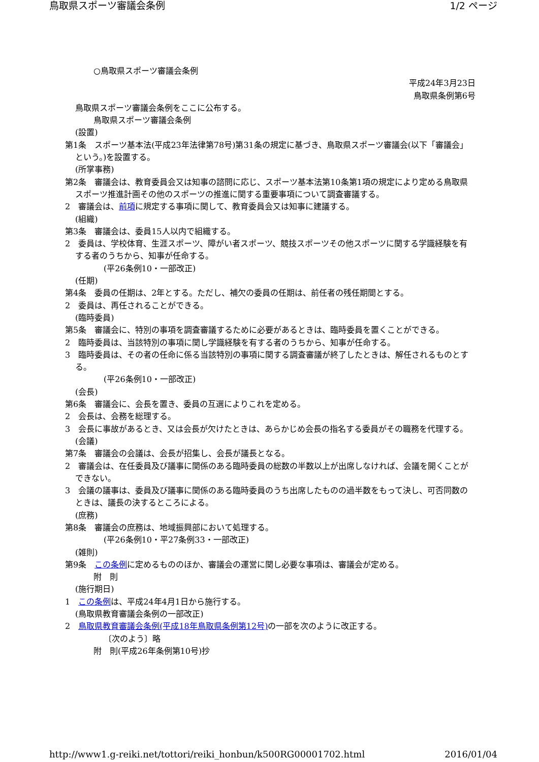鳥取県スポーツ審議会条例 1/2 ページ
○鳥取県スポーツ審議会条例
平成24年3月23日
鳥取県条例第6号
鳥取県スポーツ審議会条例をここに公布する。
鳥取県スポーツ審議会条例
(設置)
第1条　スポーツ基本法(平成23年法律第78号)第31条の規定に基づき、鳥取県スポーツ審議会(以下「審議会」という。)を設置する。
(所掌事務)
第2条　審議会は、教育委員会又は知事の諮問に応じ、スポーツ基本法第10条第1項の規定により定める鳥取県スポーツ推進計画その他のスポーツの推進に関する重要事項について調査審議する。
2　審議会は、前項に規定する事項に関して、教育委員会又は知事に建議する。
(組織)
第3条　審議会は、委員15人以内で組織する。
2　委員は、学校体育、生涯スポーツ、障がい者スポーツ、競技スポーツその他スポーツに関する学識経験を有する者のうちから、知事が任命する。
(平26条例10・一部改正)
(任期)
第4条　委員の任期は、2年とする。ただし、補欠の委員の任期は、前任者の残任期間とする。
2　委員は、再任されることができる。
(臨時委員)
第5条　審議会に、特別の事項を調査審議するために必要があるときは、臨時委員を置くことができる。
2　臨時委員は、当該特別の事項に関し学識経験を有する者のうちから、知事が任命する。
3　臨時委員は、その者の任命に係る当該特別の事項に関する調査審議が終了したときは、解任されるものとする。
(平26条例10・一部改正)
(会長)
第6条　審議会に、会長を置き、委員の互選によりこれを定める。
2　会長は、会務を総理する。
3　会長に事故があるとき、又は会長が欠けたときは、あらかじめ会長の指名する委員がその職務を代理する。
(会議)
第7条　審議会の会議は、会長が招集し、会長が議長となる。
2　審議会は、在任委員及び議事に関係のある臨時委員の総数の半数以上が出席しなければ、会議を開くことができない。
3　会議の議事は、委員及び議事に関係のある臨時委員のうち出席したものの過半数をもって決し、可否同数のときは、議長の決するところによる。
(庶務)
第8条　審議会の庶務は、地域振興部において処理する。
(平26条例10・平27条例33・一部改正)
(雑則)
第9条　この条例に定めるもののほか、審議会の運営に関し必要な事項は、審議会が定める。
附　則
(施行期日)
1　この条例は、平成24年4月1日から施行する。
(鳥取県教育審議会条例の一部改正)
2　鳥取県教育審議会条例(平成18年鳥取県条例第12号) の一部を次のように改正する。
〔次のよう〕略
附　則(平成26年条例第10号)抄
http://www1.g-reiki.net/tottori/reiki_honbun/k500RG00001702.html 2016/01/04